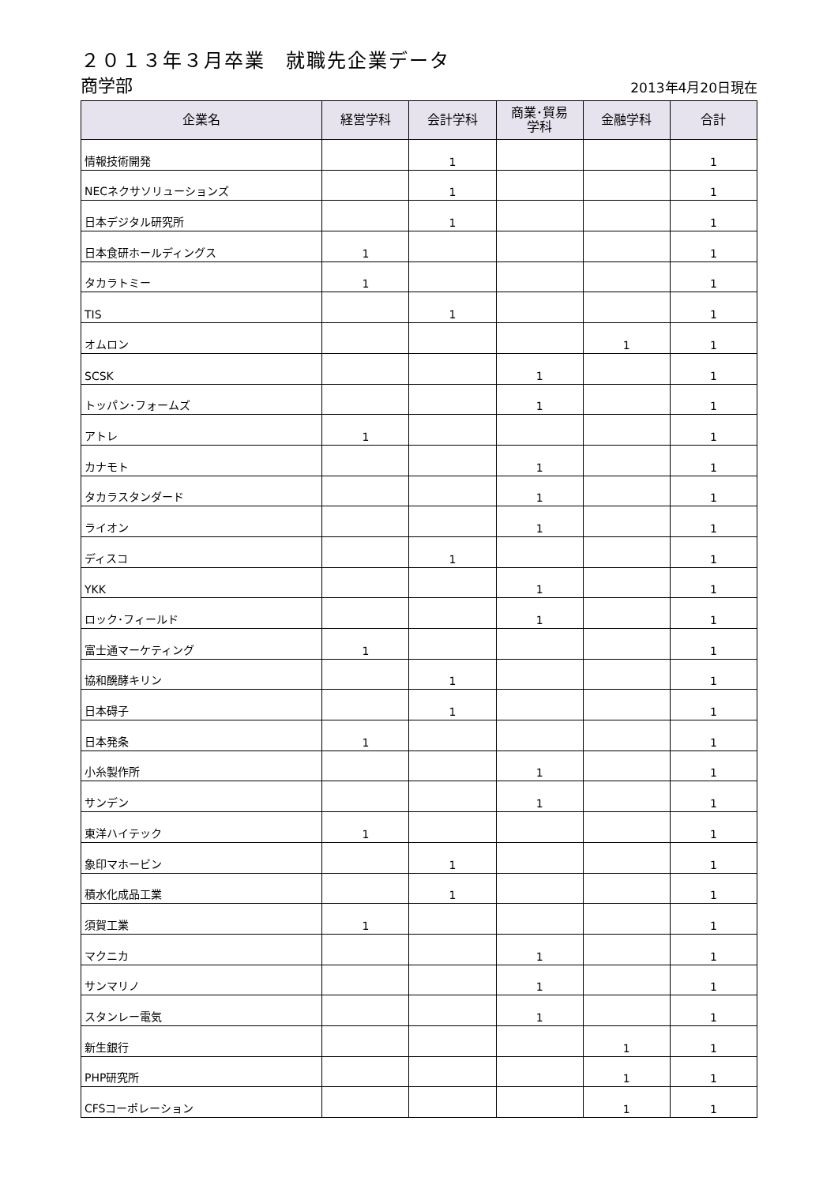２０１３年３月卒業　就職先企業データ
商学部 2013年4月20日現在
| 企業名 | 経営学科 | 会計学科 | 商業･貿易 学科 | 金融学科 | 合計 |
| --- | --- | --- | --- | --- | --- |
| 情報技術開発 | | 1 | | | 1 |
| NECネクサソリューションズ | | 1 | | | 1 |
| 日本デジタル研究所 | | 1 | | | 1 |
| 日本食研ホールディングス | 1 | | | | 1 |
| タカラトミー | 1 | | | | 1 |
| TIS | | 1 | | | 1 |
| オムロン | | | | 1 | 1 |
| SCSK | | | 1 | | 1 |
| トッパン･フォームズ | | | 1 | | 1 |
| アトレ | 1 | | | | 1 |
| カナモト | | | 1 | | 1 |
| タカラスタンダード | | | 1 | | 1 |
| ライオン | | | 1 | | 1 |
| ディスコ | | 1 | | | 1 |
| YKK | | | 1 | | 1 |
| ロック･フィールド | | | 1 | | 1 |
| 富士通マーケティング | 1 | | | | 1 |
| 協和醗酵キリン | | 1 | | | 1 |
| 日本碍子 | | 1 | | | 1 |
| 日本発条 | 1 | | | | 1 |
| 小糸製作所 | | | 1 | | 1 |
| サンデン | | | 1 | | 1 |
| 東洋ハイテック | 1 | | | | 1 |
| 象印マホービン | | 1 | | | 1 |
| 積水化成品工業 | | 1 | | | 1 |
| 須賀工業 | 1 | | | | 1 |
| マクニカ | | | 1 | | 1 |
| サンマリノ | | | 1 | | 1 |
| スタンレー電気 | | | 1 | | 1 |
| 新生銀行 | | | | 1 | 1 |
| PHP研究所 | | | | 1 | 1 |
| CFSコーポレーション | | | | 1 | 1 |